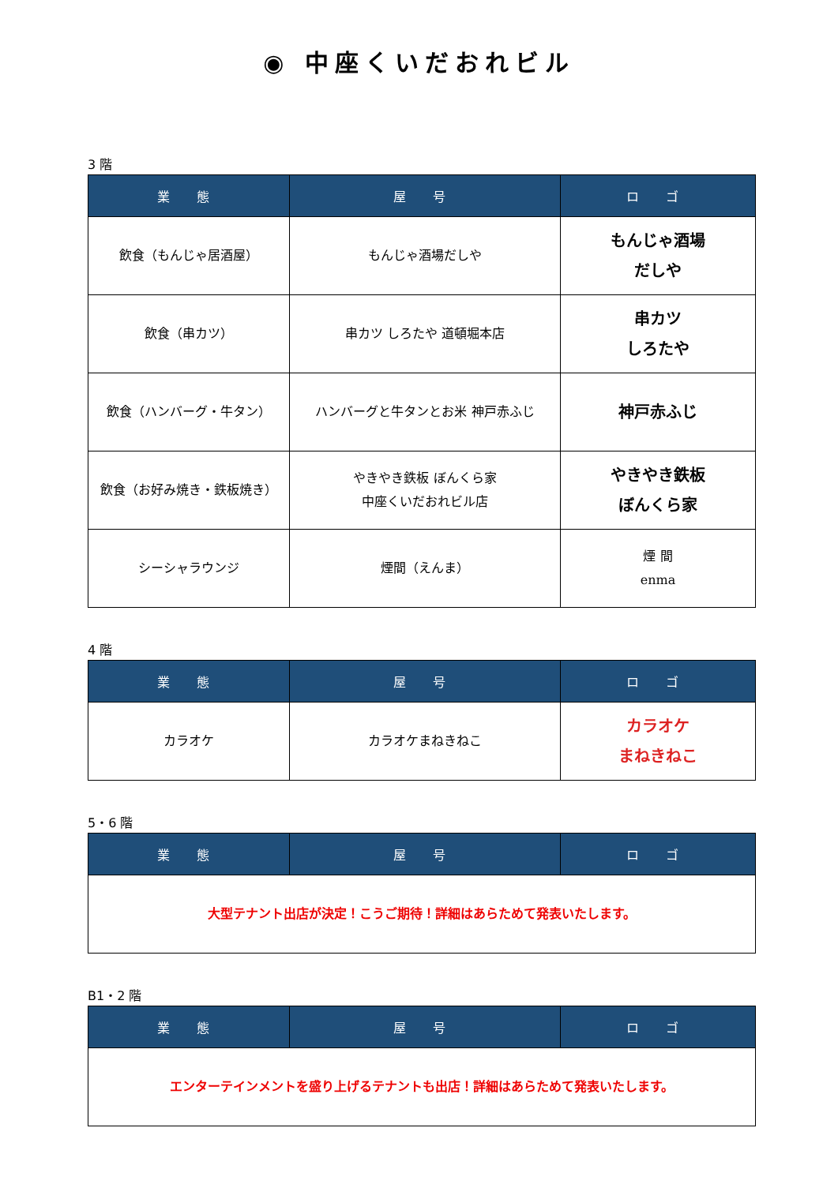◉ 中座くいだおれビル
3 階
| 業 態 | 屋 号 | ロ ゴ |
| --- | --- | --- |
| 飲食（もんじゃ居酒屋） | もんじゃ酒場だしや | もんじゃ酒場 だしや |
| 飲食（串カツ） | 串カツ しろたや 道頓堀本店 | 串カツ しろたや |
| 飲食（ハンバーグ・牛タン） | ハンバーグと牛タンとお米 神戸赤ふじ | 神戸赤ふじ |
| 飲食（お好み焼き・鉄板焼き） | やきやき鉄板 ぼんくら家 中座くいだおれビル店 | やきやき鉄板 ぼんくら家 |
| シーシャラウンジ | 煙間（えんま） | 煙 間 enma |
4 階
| 業 態 | 屋 号 | ロ ゴ |
| --- | --- | --- |
| カラオケ | カラオケまねきねこ | カラオケ まねきねこ |
5・6 階
| 業 態 | 屋 号 | ロ ゴ |
| --- | --- | --- |
| 大型テナント出店が決定！こうご期待！詳細はあらためて発表いたします。 | | |
B1・2 階
| 業 態 | 屋 号 | ロ ゴ |
| --- | --- | --- |
| エンターテインメントを盛り上げるテナントも出店！詳細はあらためて発表いたします。 | | |